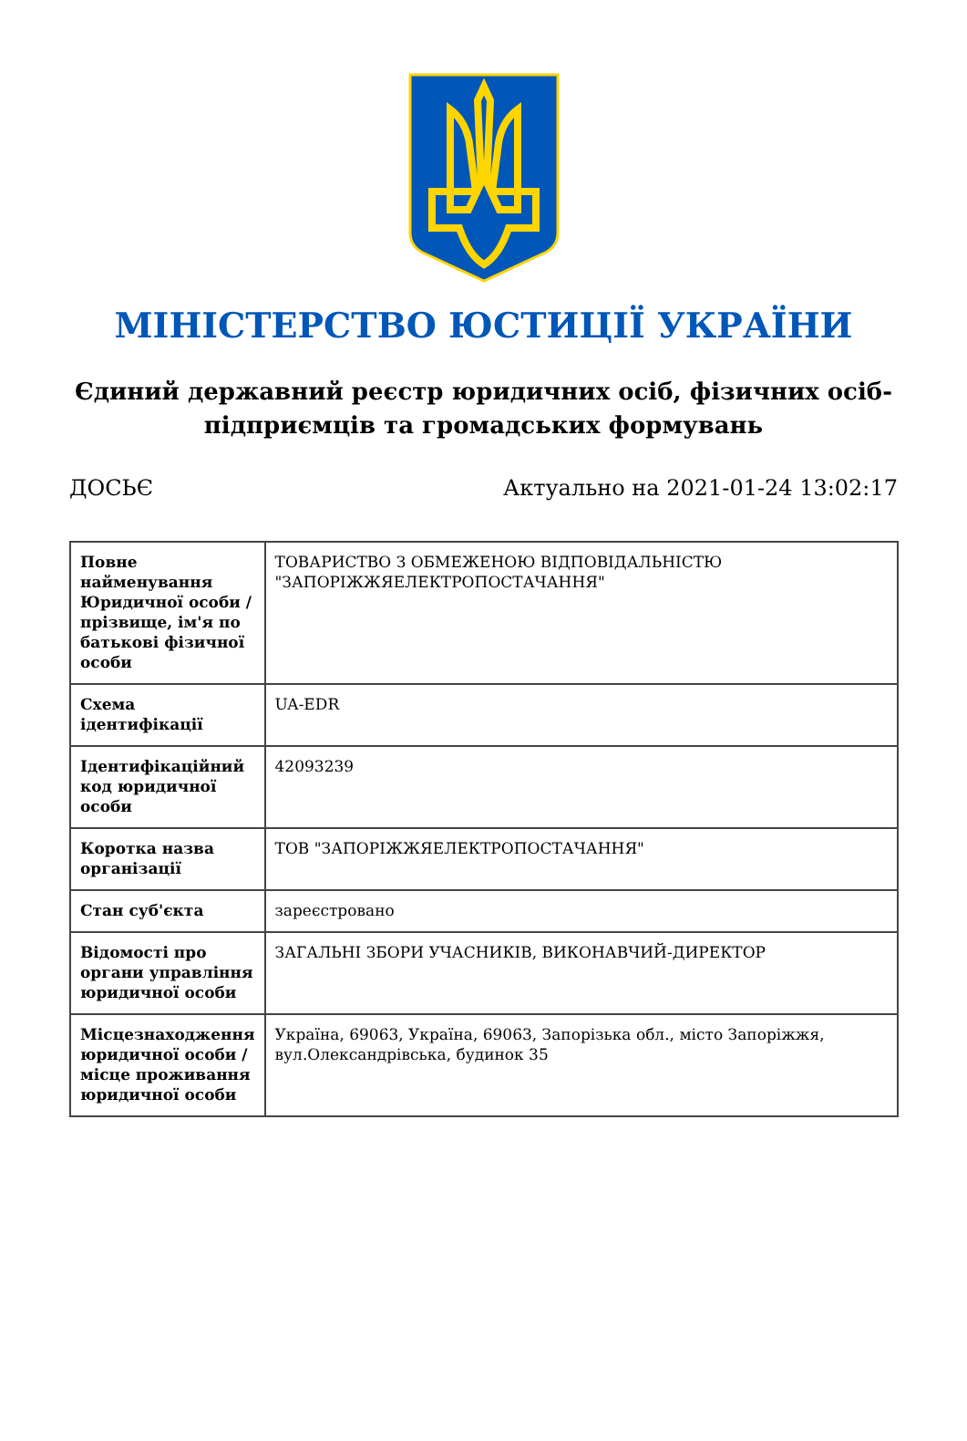МІНІСТЕРСТВО ЮСТИЦІЇ УКРАЇНИ
Єдиний державний реєстр юридичних осіб, фізичних осіб-підприємців та громадських формувань
ДОСЬЄ Актуально на 2021-01-24 13:02:17
| Повне найменування Юридичної особи / прізвище, ім'я по батькові фізичної особи | ТОВАРИСТВО З ОБМЕЖЕНОЮ ВІДПОВІДАЛЬНІСТЮ "ЗАПОРІЖЖЯЕЛЕКТРОПОСТАЧАННЯ" |
| Схема ідентифікації | UA-EDR |
| Ідентифікаційний код юридичної особи | 42093239 |
| Коротка назва організації | ТОВ "ЗАПОРІЖЖЯЕЛЕКТРОПОСТАЧАННЯ" |
| Стан суб'єкта | зареєстровано |
| Відомості про органи управління юридичної особи | ЗАГАЛЬНІ ЗБОРИ УЧАСНИКІВ, ВИКОНАВЧИЙ-ДИРЕКТОР |
| Місцезнаходження юридичної особи / місце проживання юридичної особи | Україна, 69063, Україна, 69063, Запорізька обл., місто Запоріжжя, вул.Олександрівська, будинок 35 |